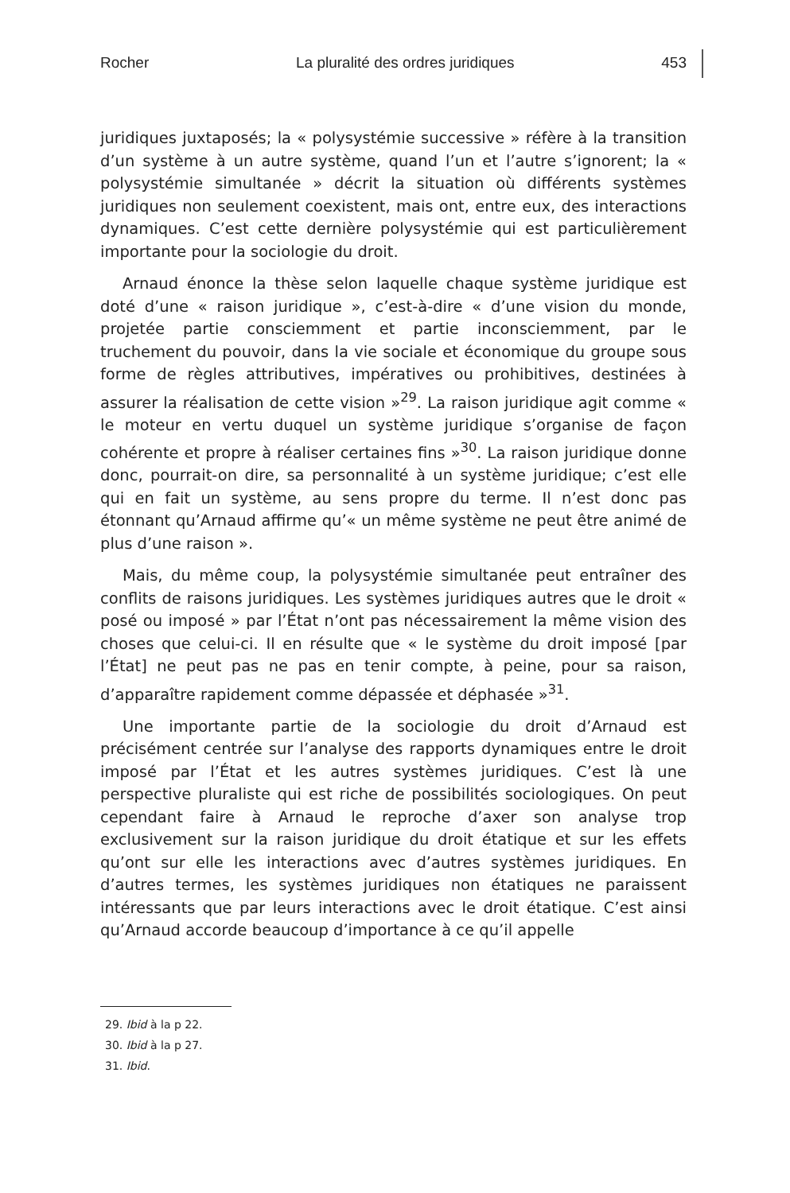Rocher La pluralité des ordres juridiques 453
juridiques juxtaposés; la « polysystémie successive » réfère à la transition d’un système à un autre système, quand l’un et l’autre s’ignorent; la « polysystémie simultanée » décrit la situation où différents systèmes juridiques non seulement coexistent, mais ont, entre eux, des interactions dynamiques. C’est cette dernière polysystémie qui est particulièrement importante pour la sociologie du droit.
Arnaud énonce la thèse selon laquelle chaque système juridique est doté d’une « raison juridique », c’est-à-dire « d’une vision du monde, projetée partie consciemment et partie inconsciemment, par le truchement du pouvoir, dans la vie sociale et économique du groupe sous forme de règles attributives, impératives ou prohibitives, destinées à assurer la réalisation de cette vision »<sup>29</sup>. La raison juridique agit comme « le moteur en vertu duquel un système juridique s’organise de façon cohérente et propre à réaliser certaines fins »<sup>30</sup>. La raison juridique donne donc, pourrait-on dire, sa personnalité à un système juridique; c’est elle qui en fait un système, au sens propre du terme. Il n’est donc pas étonnant qu’Arnaud affirme qu’« un même système ne peut être animé de plus d’une raison ».
Mais, du même coup, la polysystémie simultanée peut entraîner des conflits de raisons juridiques. Les systèmes juridiques autres que le droit « posé ou imposé » par l’État n’ont pas nécessairement la même vision des choses que celui-ci. Il en résulte que « le système du droit imposé [par l’État] ne peut pas ne pas en tenir compte, à peine, pour sa raison, d’apparaître rapidement comme dépassée et déphasée »<sup>31</sup>.
Une importante partie de la sociologie du droit d’Arnaud est précisément centrée sur l’analyse des rapports dynamiques entre le droit imposé par l’État et les autres systèmes juridiques. C’est là une perspective pluraliste qui est riche de possibilités sociologiques. On peut cependant faire à Arnaud le reproche d’axer son analyse trop exclusivement sur la raison juridique du droit étatique et sur les effets qu’ont sur elle les interactions avec d’autres systèmes juridiques. En d’autres termes, les systèmes juridiques non étatiques ne paraissent intéressants que par leurs interactions avec le droit étatique. C’est ainsi qu’Arnaud accorde beaucoup d’importance à ce qu’il appelle
29. Ibid à la p 22.
30. Ibid à la p 27.
31. Ibid.